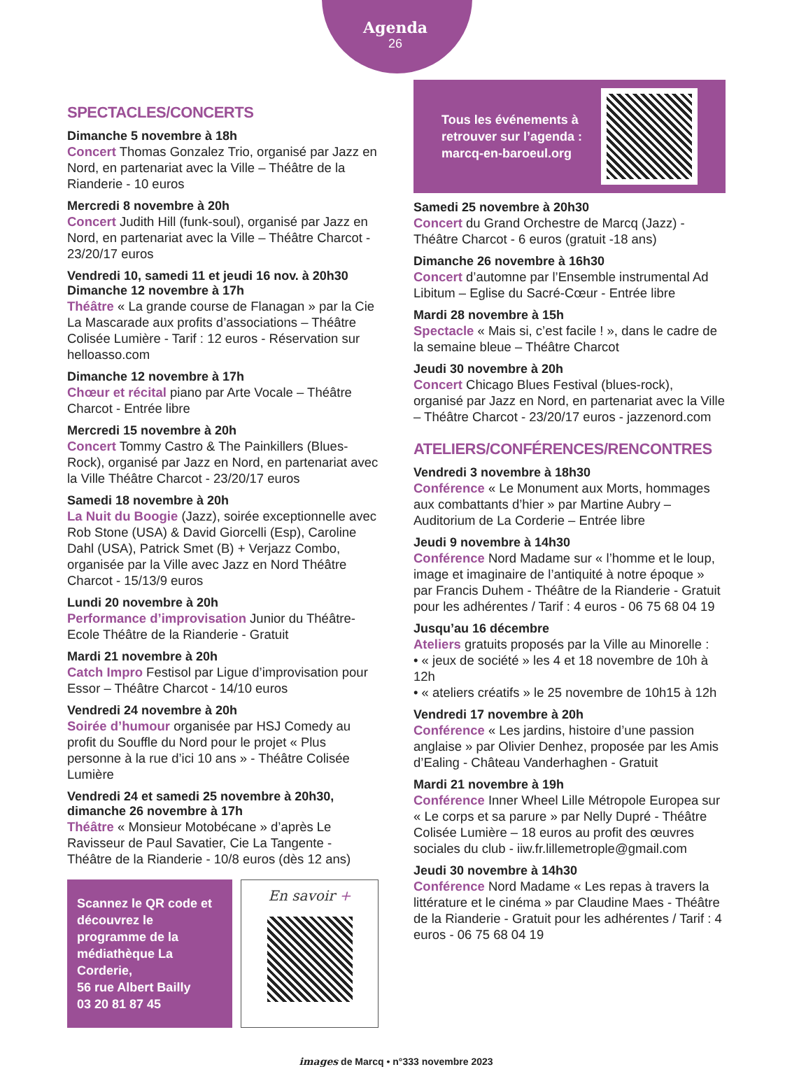Agenda
26
SPECTACLES/CONCERTS
Dimanche 5 novembre à 18h
Concert Thomas Gonzalez Trio, organisé par Jazz en Nord, en partenariat avec la Ville – Théâtre de la Rianderie - 10 euros
Mercredi 8 novembre à 20h
Concert Judith Hill (funk-soul), organisé par Jazz en Nord, en partenariat avec la Ville – Théâtre Charcot - 23/20/17 euros
Vendredi 10, samedi 11 et jeudi 16 nov. à 20h30
Dimanche 12 novembre à 17h
Théâtre « La grande course de Flanagan » par la Cie La Mascarade aux profits d’associations – Théâtre Colisée Lumière - Tarif : 12 euros - Réservation sur helloasso.com
Dimanche 12 novembre à 17h
Chœur et récital piano par Arte Vocale – Théâtre Charcot - Entrée libre
Mercredi 15 novembre à 20h
Concert Tommy Castro & The Painkillers (Blues-Rock), organisé par Jazz en Nord, en partenariat avec la Ville Théâtre Charcot - 23/20/17 euros
Samedi 18 novembre à 20h
La Nuit du Boogie (Jazz), soirée exceptionnelle avec Rob Stone (USA) & David Giorcelli (Esp), Caroline Dahl (USA), Patrick Smet (B) + Verjazz Combo, organisée par la Ville avec Jazz en Nord Théâtre Charcot - 15/13/9 euros
Lundi 20 novembre à 20h
Performance d’improvisation Junior du Théâtre-Ecole Théâtre de la Rianderie - Gratuit
Mardi 21 novembre à 20h
Catch Impro Festisol par Ligue d’improvisation pour Essor – Théâtre Charcot - 14/10 euros
Vendredi 24 novembre à 20h
Soirée d’humour organisée par HSJ Comedy au profit du Souffle du Nord pour le projet « Plus personne à la rue d’ici 10 ans » - Théâtre Colisée Lumière
Vendredi 24 et samedi 25 novembre à 20h30,
dimanche 26 novembre à 17h
Théâtre « Monsieur Motobécane » d’après Le Ravisseur de Paul Savatier, Cie La Tangente - Théâtre de la Rianderie - 10/8 euros (dès 12 ans)
Scannez le QR code et découvrez le programme de la médiathèque La Corderie,
56 rue Albert Bailly
03 20 81 87 45
En savoir +
Tous les événements à
retrouver sur l’agenda :
marcq-en-baroeul.org
Samedi 25 novembre à 20h30
Concert du Grand Orchestre de Marcq (Jazz) - Théâtre Charcot - 6 euros (gratuit -18 ans)
Dimanche 26 novembre à 16h30
Concert d’automne par l’Ensemble instrumental Ad Libitum – Eglise du Sacré-Cœur - Entrée libre
Mardi 28 novembre à 15h
Spectacle « Mais si, c’est facile ! », dans le cadre de la semaine bleue – Théâtre Charcot
Jeudi 30 novembre à 20h
Concert Chicago Blues Festival (blues-rock), organisé par Jazz en Nord, en partenariat avec la Ville – Théâtre Charcot - 23/20/17 euros - jazzenord.com
ATELIERS/CONFÉRENCES/RENCONTRES
Vendredi 3 novembre à 18h30
Conférence « Le Monument aux Morts, hommages aux combattants d’hier » par Martine Aubry – Auditorium de La Corderie – Entrée libre
Jeudi 9 novembre à 14h30
Conférence Nord Madame sur « l’homme et le loup, image et imaginaire de l’antiquité à notre époque » par Francis Duhem - Théâtre de la Rianderie - Gratuit pour les adhérentes / Tarif : 4 euros - 06 75 68 04 19
Jusqu’au 16 décembre
Ateliers gratuits proposés par la Ville au Minorelle :
• « jeux de société » les 4 et 18 novembre de 10h à 12h
• « ateliers créatifs » le 25 novembre de 10h15 à 12h
Vendredi 17 novembre à 20h
Conférence « Les jardins, histoire d’une passion anglaise » par Olivier Denhez, proposée par les Amis d’Ealing - Château Vanderhaghen - Gratuit
Mardi 21 novembre à 19h
Conférence Inner Wheel Lille Métropole Europea sur « Le corps et sa parure » par Nelly Dupré - Théâtre Colisée Lumière – 18 euros au profit des œuvres sociales du club - iiw.fr.lillemetrople@gmail.com
Jeudi 30 novembre à 14h30
Conférence Nord Madame « Les repas à travers la littérature et le cinéma » par Claudine Maes - Théâtre de la Rianderie - Gratuit pour les adhérentes / Tarif : 4 euros - 06 75 68 04 19
images de Marcq • n°333 novembre 2023